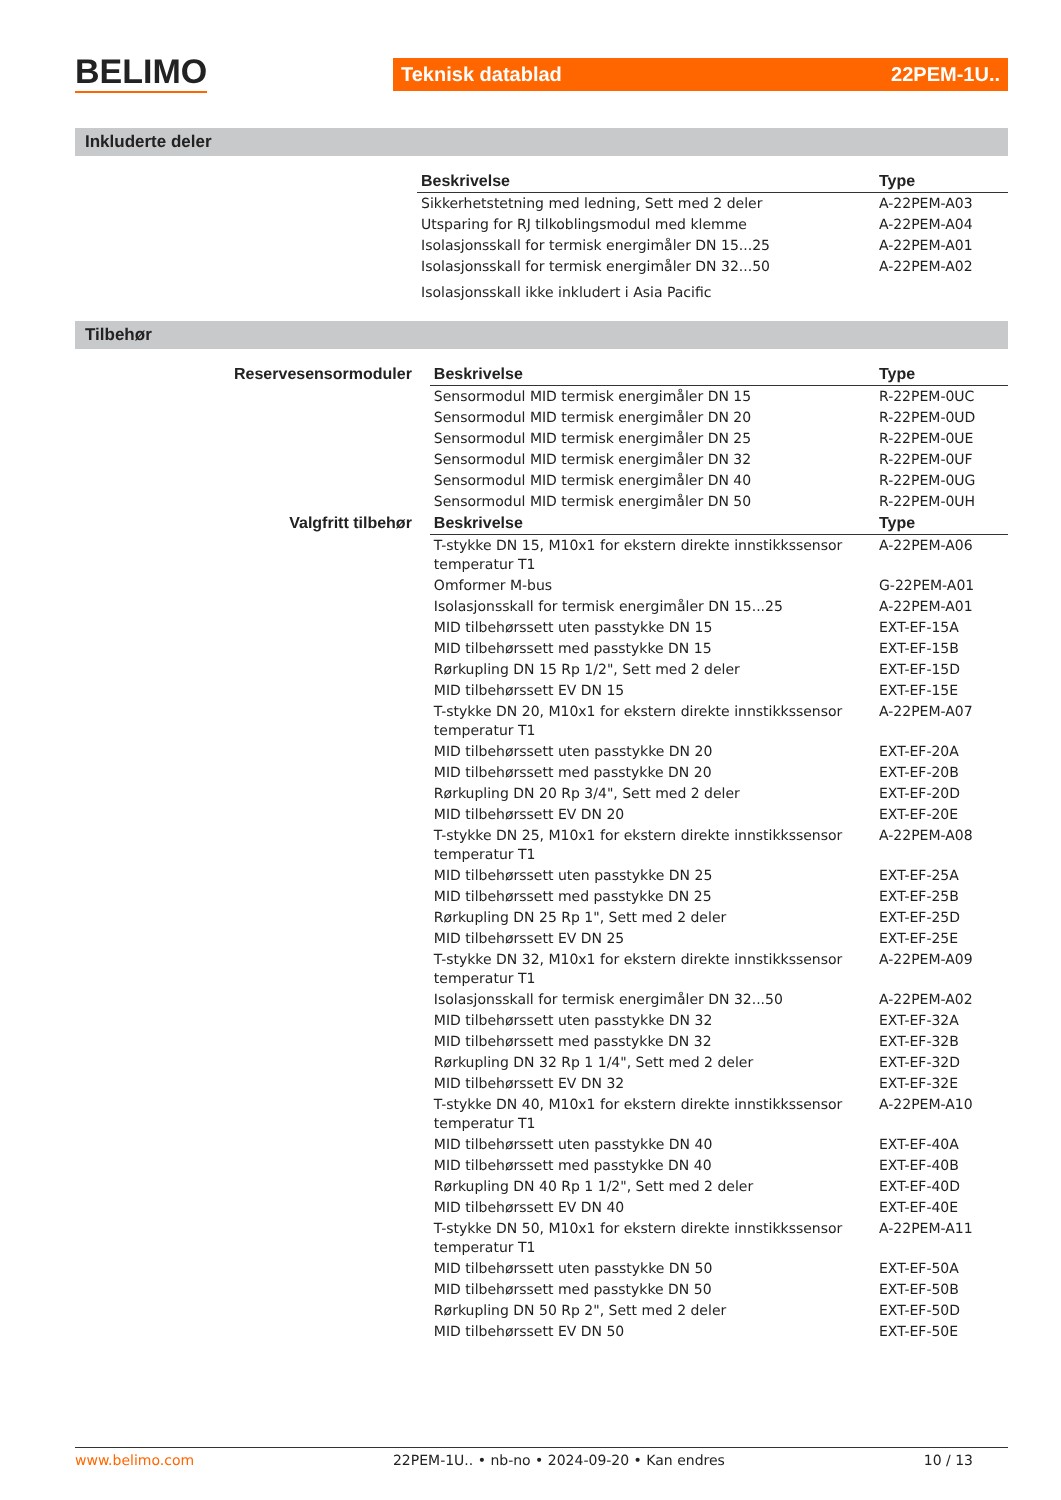BELIMO Teknisk datablad 22PEM-1U..
Inkluderte deler
| | Beskrivelse | Type |
| --- | --- | --- |
| | Sikkerhetstetning med ledning, Sett med 2 deler | A-22PEM-A03 |
| | Utsparing for RJ tilkoblingsmodul med klemme | A-22PEM-A04 |
| | Isolasjonsskall for termisk energimåler DN 15...25 | A-22PEM-A01 |
| | Isolasjonsskall for termisk energimåler DN 32...50 | A-22PEM-A02 |
| | Isolasjonsskall ikke inkludert i Asia Pacific | |
Tilbehør
| Reservesensormoduler | Beskrivelse | Type |
| --- | --- | --- |
| | Sensormodul MID termisk energimåler DN 15 | R-22PEM-0UC |
| | Sensormodul MID termisk energimåler DN 20 | R-22PEM-0UD |
| | Sensormodul MID termisk energimåler DN 25 | R-22PEM-0UE |
| | Sensormodul MID termisk energimåler DN 32 | R-22PEM-0UF |
| | Sensormodul MID termisk energimåler DN 40 | R-22PEM-0UG |
| | Sensormodul MID termisk energimåler DN 50 | R-22PEM-0UH |
| Valgfritt tilbehør | Beskrivelse | Type |
| | T-stykke DN 15, M10x1 for ekstern direkte innstikkssensor temperatur T1 | A-22PEM-A06 |
| | Omformer M-bus | G-22PEM-A01 |
| | Isolasjonsskall for termisk energimåler DN 15...25 | A-22PEM-A01 |
| | MID tilbehørssett uten passtykke DN 15 | EXT-EF-15A |
| | MID tilbehørssett med passtykke DN 15 | EXT-EF-15B |
| | Rørkupling DN 15 Rp 1/2", Sett med 2 deler | EXT-EF-15D |
| | MID tilbehørssett EV DN 15 | EXT-EF-15E |
| | T-stykke DN 20, M10x1 for ekstern direkte innstikkssensor temperatur T1 | A-22PEM-A07 |
| | MID tilbehørssett uten passtykke DN 20 | EXT-EF-20A |
| | MID tilbehørssett med passtykke DN 20 | EXT-EF-20B |
| | Rørkupling DN 20 Rp 3/4", Sett med 2 deler | EXT-EF-20D |
| | MID tilbehørssett EV DN 20 | EXT-EF-20E |
| | T-stykke DN 25, M10x1 for ekstern direkte innstikkssensor temperatur T1 | A-22PEM-A08 |
| | MID tilbehørssett uten passtykke DN 25 | EXT-EF-25A |
| | MID tilbehørssett med passtykke DN 25 | EXT-EF-25B |
| | Rørkupling DN 25 Rp 1", Sett med 2 deler | EXT-EF-25D |
| | MID tilbehørssett EV DN 25 | EXT-EF-25E |
| | T-stykke DN 32, M10x1 for ekstern direkte innstikkssensor temperatur T1 | A-22PEM-A09 |
| | Isolasjonsskall for termisk energimåler DN 32...50 | A-22PEM-A02 |
| | MID tilbehørssett uten passtykke DN 32 | EXT-EF-32A |
| | MID tilbehørssett med passtykke DN 32 | EXT-EF-32B |
| | Rørkupling DN 32 Rp 1 1/4", Sett med 2 deler | EXT-EF-32D |
| | MID tilbehørssett EV DN 32 | EXT-EF-32E |
| | T-stykke DN 40, M10x1 for ekstern direkte innstikkssensor temperatur T1 | A-22PEM-A10 |
| | MID tilbehørssett uten passtykke DN 40 | EXT-EF-40A |
| | MID tilbehørssett med passtykke DN 40 | EXT-EF-40B |
| | Rørkupling DN 40 Rp 1 1/2", Sett med 2 deler | EXT-EF-40D |
| | MID tilbehørssett EV DN 40 | EXT-EF-40E |
| | T-stykke DN 50, M10x1 for ekstern direkte innstikkssensor temperatur T1 | A-22PEM-A11 |
| | MID tilbehørssett uten passtykke DN 50 | EXT-EF-50A |
| | MID tilbehørssett med passtykke DN 50 | EXT-EF-50B |
| | Rørkupling DN 50 Rp 2", Sett med 2 deler | EXT-EF-50D |
| | MID tilbehørssett EV DN 50 | EXT-EF-50E |
www.belimo.com 22PEM-1U.. • nb-no • 2024-09-20 • Kan endres 10 / 13